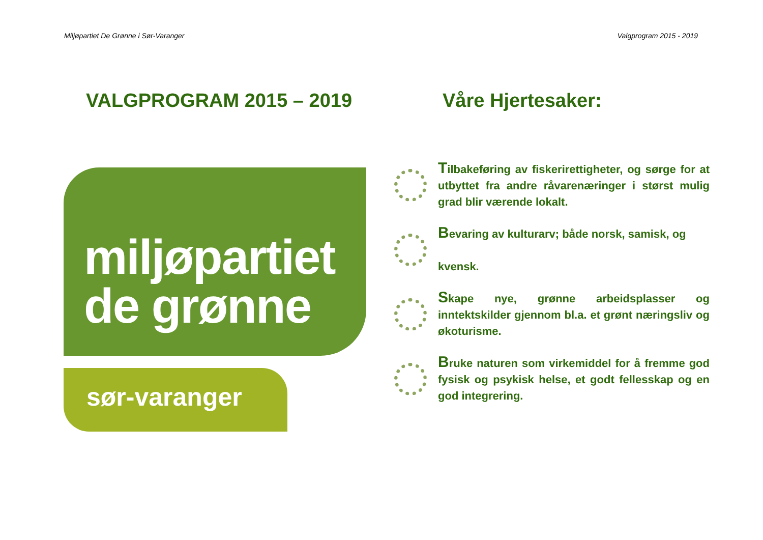Miljøpartiet De Grønne i Sør-Varanger Valgprogram 2015 - 2019
VALGPROGRAM 2015 – 2019
miljøpartiet
de grønne
sør-varanger
Våre Hjertesaker:
Tilbakeføring av fiskerirettigheter, og sørge for at utbyttet fra andre råvarenæringer i størst mulig grad blir værende lokalt.
Bevaring av kulturarv; både norsk, samisk, og
kvensk.
Skape nye, grønne arbeidsplasser og inntektskilder gjennom bl.a. et grønt næringsliv og økoturisme.
Bruke naturen som virkemiddel for å fremme god fysisk og psykisk helse, et godt fellesskap og en god integrering.